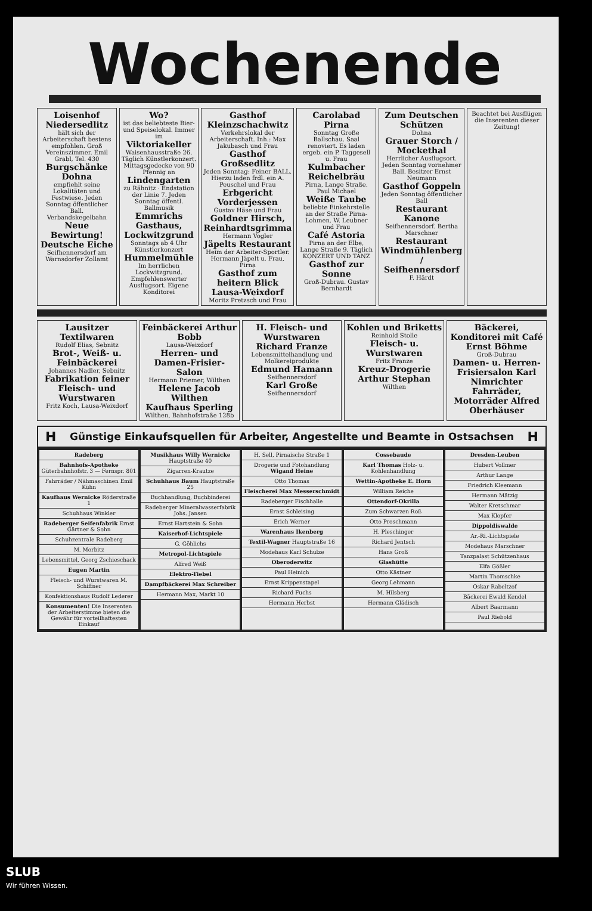Wochenende
Loisenhof Niedersedlitz
hält sich der Arbeiterschaft bestens empfohlen. Groß Vereinszimmer. Emil Grabl, Tel. 430
Burgschänke Dohna
empfiehlt seine Lokalitäten und Festwiese. Jeden Sonntag öffentlicher Ball. Verbandskegelbahn
Neue Bewirtung! Deutsche Eiche
Seifhennersdorf am Warnsdorfer Zollamt
Wo?
ist das beliebteste Bier- und Speiselokal. Immer im
Viktoriakeller
Waisenhausstraße 26. Täglich Künstlerkonzert. Mittagsgedecke von 90 Pfennig an
Lindengarten
zu Rähnitz · Endstation der Linie 7. Jeden Sonntag öffentl. Ballmusik
Emmrichs Gasthaus, Lockwitzgrund
Sonntags ab 4 Uhr Künstlerkonzert
Hummelmühle
Im herrlichen Lockwitzgrund. Empfehlenswerter Ausflugsort. Eigene Konditorei
Gasthof Kleinzschachwitz
Verkehrslokal der Arbeiterschaft. Inh.: Max Jakubasch und Frau
Gasthof Großsedlitz
Jeden Sonntag: Feiner BALL. Hierzu laden frdl. ein A. Peuschel und Frau
Erbgericht Vorderjessen
Gustav Häse und Frau
Goldner Hirsch, Reinhardtsgrimma
Hermann Vogler
Jäpelts Restaurant
Heim der Arbeiter-Sportler. Hermann Jäpelt u. Frau, Pirna
Gasthof zum heitern Blick Lausa-Weixdorf
Moritz Pretzsch und Frau
Carolabad Pirna
Sonntag Große Ballschau. Saal renoviert. Es laden ergeb. ein P. Taggesell u. Frau
Kulmbacher Reichelbräu
Pirna, Lange Straße. Paul Michael
Weiße Taube
beliebte Einkehrstelle an der Straße Pirna-Lohmen. W. Leubner und Frau
Café Astoria
Pirna an der Elbe, Lange Straße 9. Täglich KONZERT UND TANZ
Gasthof zur Sonne
Groß-Dubrau. Gustav Bernhardt
Zum Deutschen Schützen
Dohna
Grauer Storch / Mockethal
Herrlicher Ausflugsort. Jeden Sonntag vornehmer Ball. Besitzer Ernst Neumann
Gasthof Goppeln
Jeden Sonntag öffentlicher Ball
Restaurant Kanone
Seifhennersdorf. Bertha Marschner
Restaurant Windmühlenberg / Seifhennersdorf
F. Härdt
Beachtet bei Ausflügen die Inserenten dieser Zeitung!
Lausitzer Textilwaren
Rudolf Elias, Sebnitz
Brot-, Weiß- u. Feinbäckerei
Johannes Nadler, Sebnitz
Fabrikation feiner Fleisch- und Wurstwaren
Fritz Koch, Lausa-Weixdorf
Feinbäckerei Arthur Bobb
Lausa-Weixdorf
Herren- und Damen-Frisier-Salon
Hermann Priemer, Wilthen
Helene Jacob Wilthen
Kaufhaus Sperling
Wilthen, Bahnhofstraße 128b
H. Fleisch- und Wurstwaren Richard Franze
Lebensmittelhandlung und Molkereiprodukte
Edmund Hamann
Seifhennersdorf
Karl Große
Seifhennersdorf
Kohlen und Briketts
Reinhold Stolle
Fleisch- u. Wurstwaren
Fritz Franze
Kreuz-Drogerie Arthur Stephan
Wilthen
Bäckerei, Konditorei mit Café Ernst Böhme
Groß-Dubrau
Damen- u. Herren-Frisiersalon Karl Nimrichter
Fahrräder, Motorräder Alfred Oberhäuser
H
Günstige Einkaufsquellen für Arbeiter, Angestellte und Beamte in Ostsachsen
H
Radeberg
Bahnhofs-Apotheke Güterbahnhofstr. 3 — Fernspr. 801
Fahrräder / Nähmaschinen Emil Kühn
Kaufhaus Wernicke Röderstraße 1
Schuhhaus Winkler
Radeberger Seifenfabrik Ernst Gärtner & Sohn
Schuhzentrale Radeberg
M. Morbitz
Lebensmittel, Georg Zschieschack
Eugen Martin
Fleisch- und Wurstwaren M. Schiffner
Konfektionshaus Rudolf Lederer
Konsumenten! Die Inserenten der Arbeiterstimme bieten die Gewähr für vorteilhaftesten Einkauf
Musikhaus Willy Wernicke Hauptstraße 40
Zigarren-Krautze
Schuhhaus Baum Hauptstraße 25
Buchhandlung, Buchbinderei
Radeberger Mineralwasserfabrik Johs. Jansen
Ernst Hartstein & Sohn
Kaiserhof-Lichtspiele
G. Göhlichs
Metropol-Lichtspiele
Alfred Weiß
Elektro-Tiebel
Dampfbäckerei Max Schreiber
Hermann Max, Markt 10
H. Sell, Pirnaische Straße 1
Drogerie und Fotohandlung Wigand Heine
Otto Thomas
Fleischerei Max Messerschmidt
Radeberger Fischhalle
Ernst Schleising
Erich Werner
Warenhaus Ikenberg
Textil-Wagner Hauptstraße 16
Modehaus Karl Schulze
Oberoderwitz
Paul Heinich
Ernst Krippenstapel
Richard Fuchs
Hermann Herbst
Cossebaude
Karl Thomas Holz- u. Kohlenhandlung
Wettin-Apotheke E. Horn
William Reiche
Ottendorf-Okrilla
Zum Schwarzen Roß
Otto Proschmann
H. Pleschinger
Richard Jentsch
Hans Groß
Glashütte
Otto Kästner
Georg Lehmann
M. Hilsberg
Hermann Gládisch
Dresden-Leuben
Hubert Vollmer
Arthur Lange
Friedrich Kleemann
Hermann Mätzig
Walter Kretschmar
Max Klopfer
Dippoldiswalde
Ar.-Ri.-Lichtspiele
Modehaus Marschner
Tanzpalast Schützenhaus
Elfa Gößler
Martin Thomschke
Oskar Rabeltzof
Bäckerei Ewald Kendel
Albert Baarmann
Paul Riebold
SLUB
Wir führen Wissen.